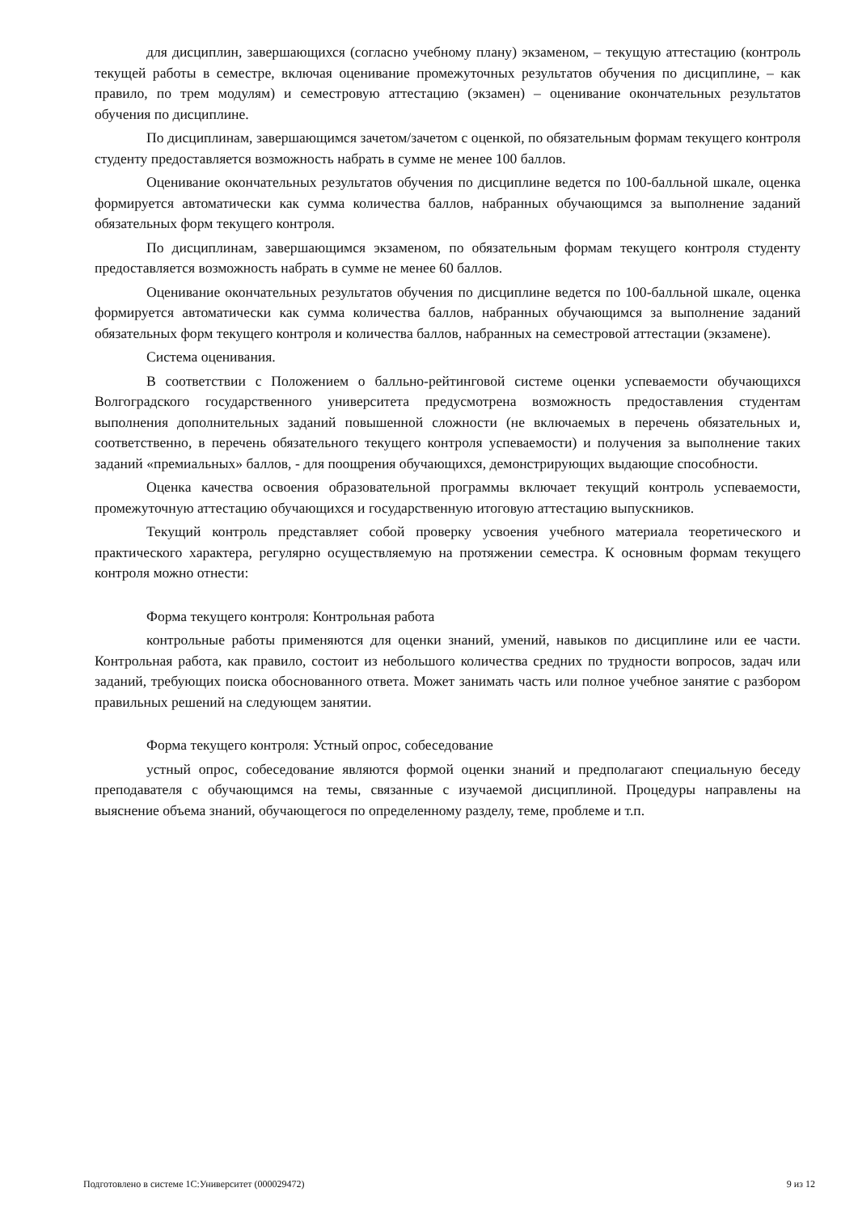для дисциплин, завершающихся (согласно учебному плану) экзаменом, – текущую аттестацию (контроль текущей работы в семестре, включая оценивание промежуточных результатов обучения по дисциплине, – как правило, по трем модулям) и семестровую аттестацию (экзамен) – оценивание окончательных результатов обучения по дисциплине.
По дисциплинам, завершающимся зачетом/зачетом с оценкой, по обязательным формам текущего контроля студенту предоставляется возможность набрать в сумме не менее 100 баллов.
Оценивание окончательных результатов обучения по дисциплине ведется по 100-балльной шкале, оценка формируется автоматически как сумма количества баллов, набранных обучающимся за выполнение заданий обязательных форм текущего контроля.
По дисциплинам, завершающимся экзаменом, по обязательным формам текущего контроля студенту предоставляется возможность набрать в сумме не менее 60 баллов.
Оценивание окончательных результатов обучения по дисциплине ведется по 100-балльной шкале, оценка формируется автоматически как сумма количества баллов, набранных обучающимся за выполнение заданий обязательных форм текущего контроля и количества баллов, набранных на семестровой аттестации (экзамене).
Система оценивания.
В соответствии с Положением о балльно-рейтинговой системе оценки успеваемости обучающихся Волгоградского государственного университета предусмотрена возможность предоставления студентам выполнения дополнительных заданий повышенной сложности (не включаемых в перечень обязательных и, соответственно, в перечень обязательного текущего контроля успеваемости) и получения за выполнение таких заданий «премиальных» баллов, - для поощрения обучающихся, демонстрирующих выдающие способности.
Оценка качества освоения образовательной программы включает текущий контроль успеваемости, промежуточную аттестацию обучающихся и государственную итоговую аттестацию выпускников.
Текущий контроль представляет собой проверку усвоения учебного материала теоретического и практического характера, регулярно осуществляемую на протяжении семестра. К основным формам текущего контроля можно отнести:
Форма текущего контроля: Контрольная работа
контрольные работы применяются для оценки знаний, умений, навыков по дисциплине или ее части. Контрольная работа, как правило, состоит из небольшого количества средних по трудности вопросов, задач или заданий, требующих поиска обоснованного ответа. Может занимать часть или полное учебное занятие с разбором правильных решений на следующем занятии.
Форма текущего контроля: Устный опрос, собеседование
устный опрос, собеседование являются формой оценки знаний и предполагают специальную беседу преподавателя с обучающимся на темы, связанные с изучаемой дисциплиной. Процедуры направлены на выяснение объема знаний, обучающегося по определенному разделу, теме, проблеме и т.п.
Подготовлено в системе 1С:Университет (000029472) 9 из 12